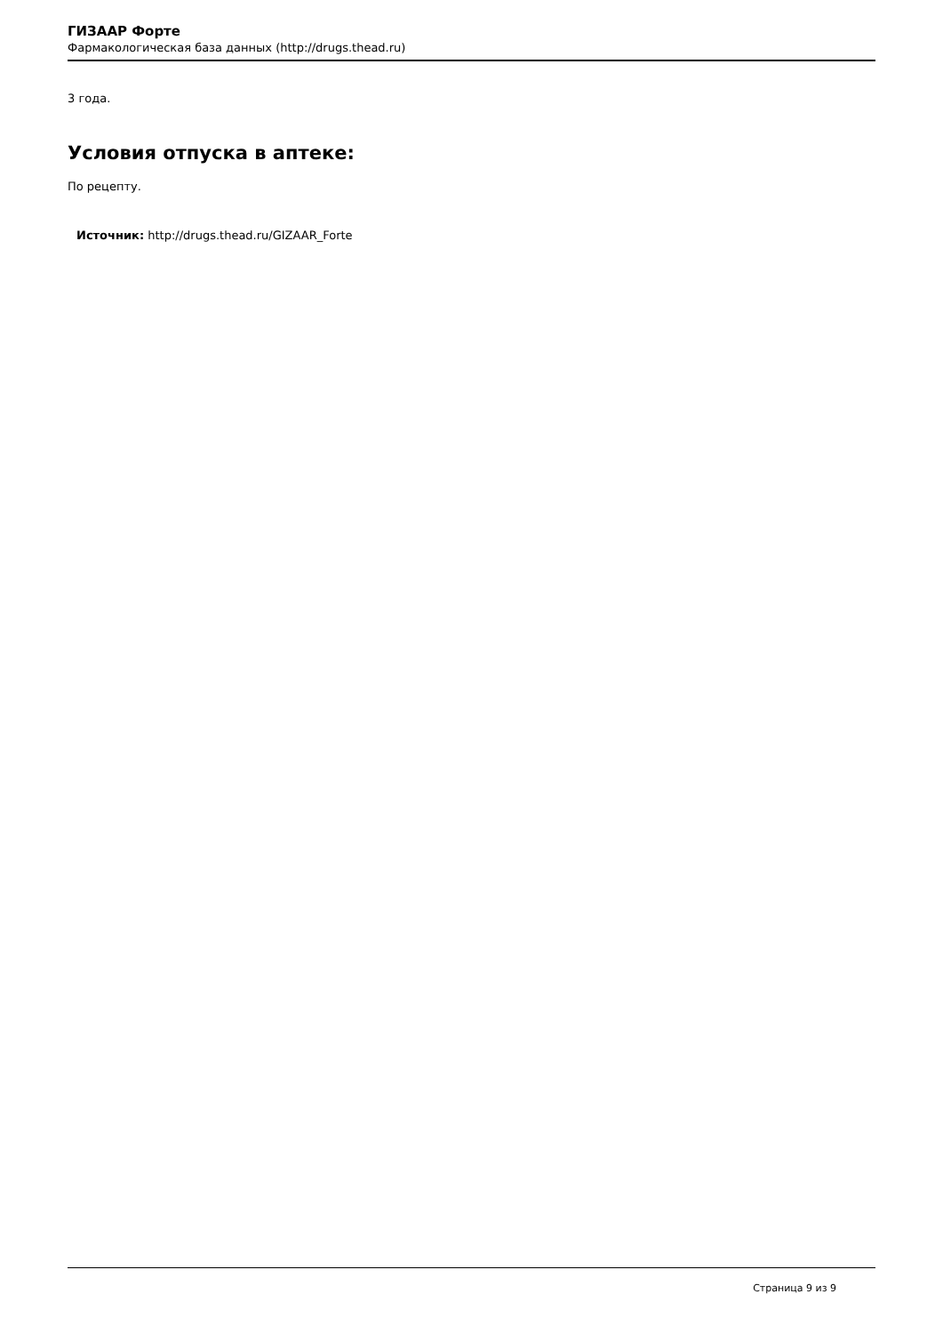ГИЗААР Форте
Фармакологическая база данных (http://drugs.thead.ru)
3 года.
Условия отпуска в аптеке:
По рецепту.
Источник: http://drugs.thead.ru/GIZAAR_Forte
Страница 9 из 9